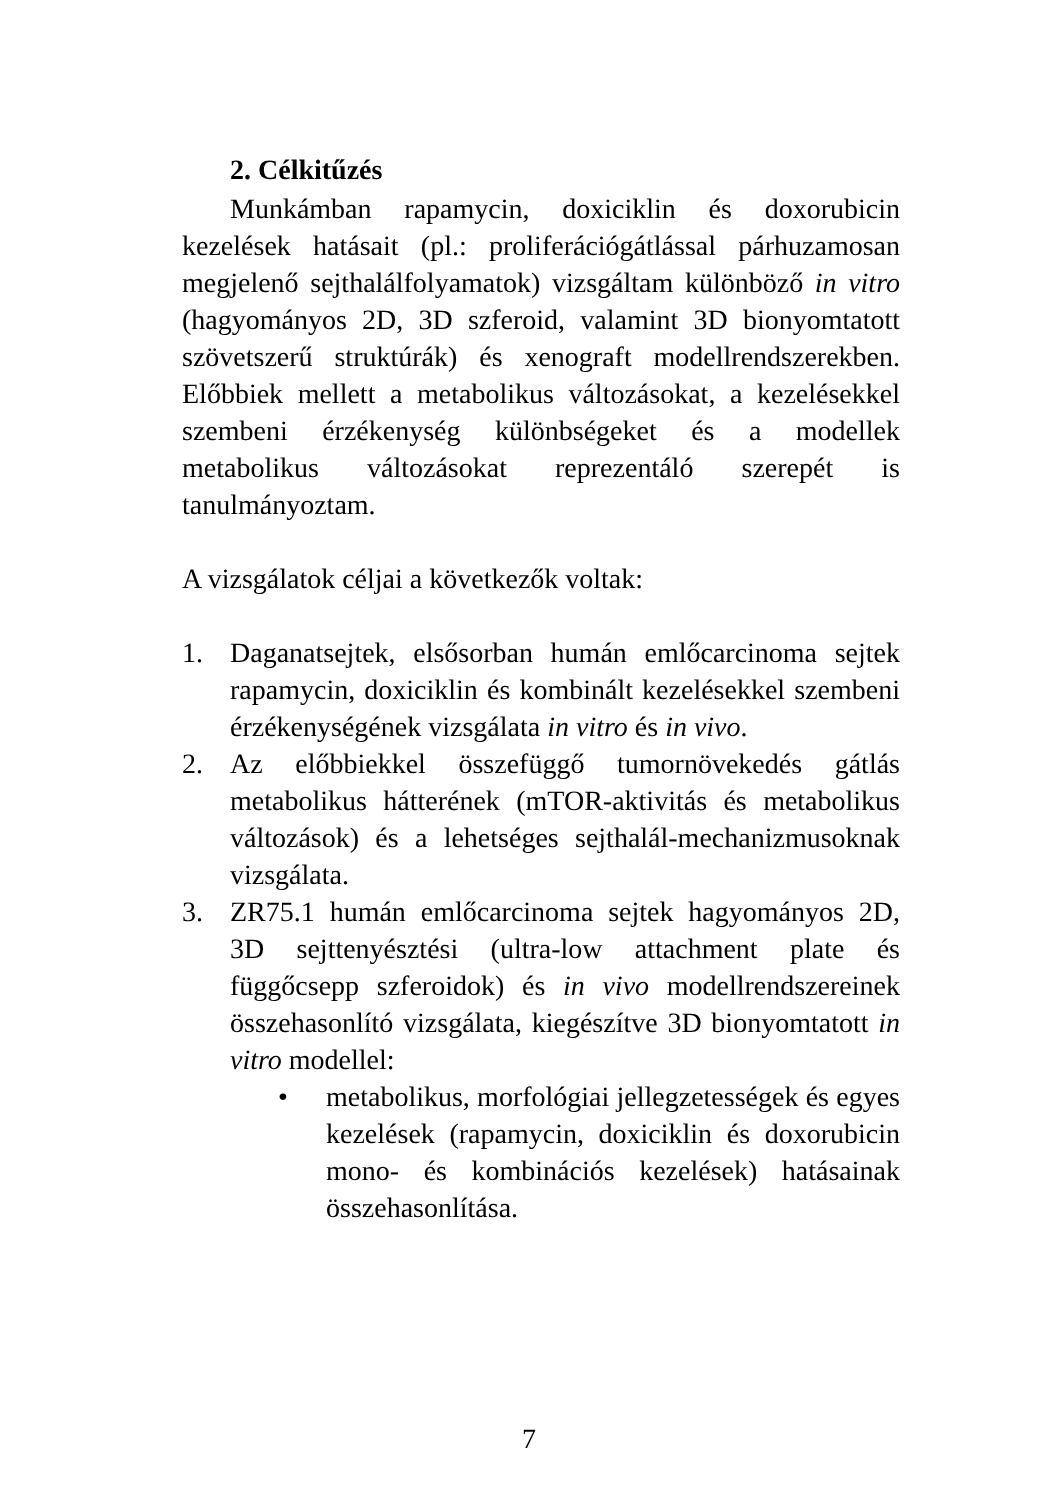2. Célkitűzés
Munkámban rapamycin, doxiciklin és doxorubicin kezelések hatásait (pl.: proliferációgátlással párhuzamosan megjelenő sejthalálfolyamatok) vizsgáltam különböző in vitro (hagyományos 2D, 3D szferoid, valamint 3D bionyomtatott szövetszerű struktúrák) és xenograft modellrendszerekben. Előbbiek mellett a metabolikus változásokat, a kezelésekkel szembeni érzékenység különbségeket és a modellek metabolikus változásokat reprezentáló szerepét is tanulmányoztam.
A vizsgálatok céljai a következők voltak:
1. Daganatsejtek, elsősorban humán emlőcarcinoma sejtek rapamycin, doxiciklin és kombinált kezelésekkel szembeni érzékenységének vizsgálata in vitro és in vivo.
2. Az előbbiekkel összefüggő tumornövekedés gátlás metabolikus hátterének (mTOR-aktivitás és metabolikus változások) és a lehetséges sejthalál-mechanizmusoknak vizsgálata.
3. ZR75.1 humán emlőcarcinoma sejtek hagyományos 2D, 3D sejttenyésztési (ultra-low attachment plate és függőcsepp szferoidok) és in vivo modellrendszereinek összehasonlító vizsgálata, kiegészítve 3D bionyomtatott in vitro modellel:
• metabolikus, morfológiai jellegzetességek és egyes kezelések (rapamycin, doxiciklin és doxorubicin mono- és kombinációs kezelések) hatásainak összehasonlítása.
7